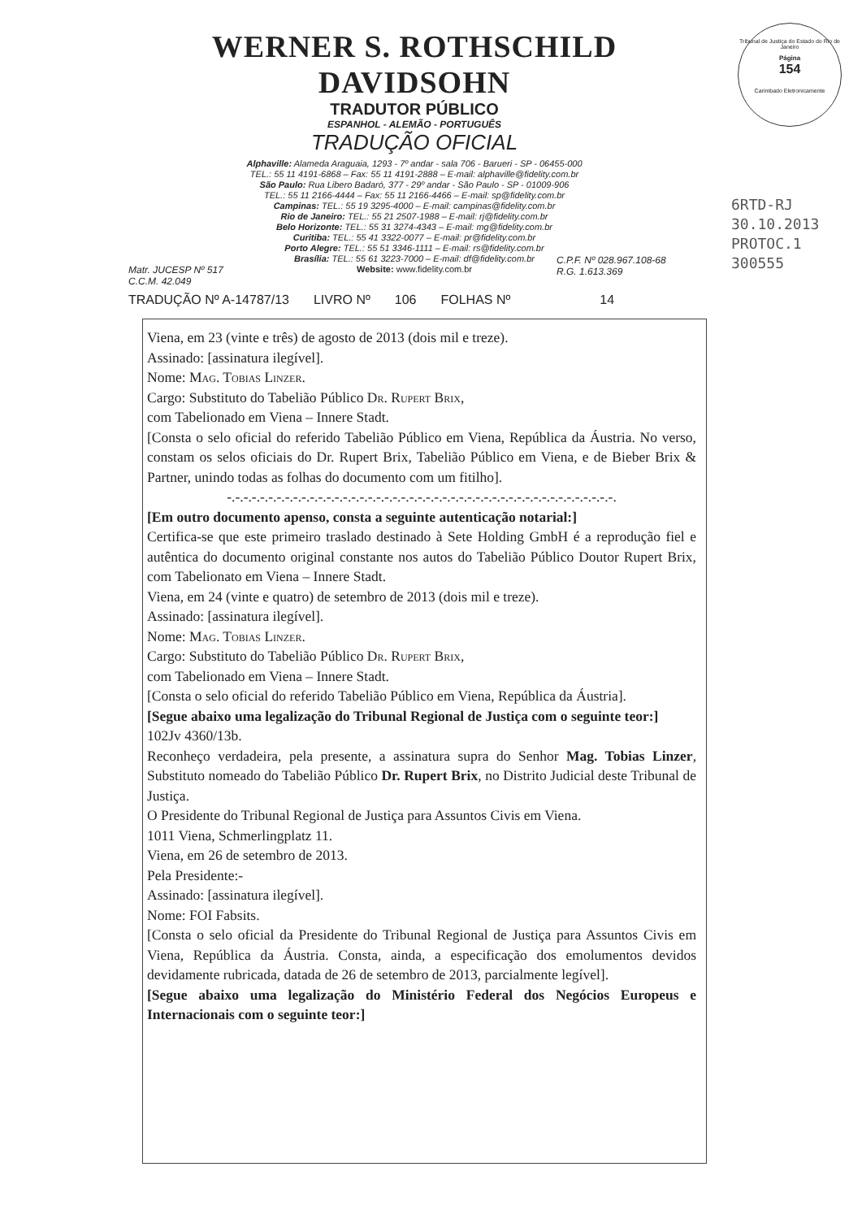WERNER S. ROTHSCHILD DAVIDSOHN
TRADUTOR PÚBLICO
ESPANHOL - ALEMÃO - PORTUGUÊS
TRADUÇÃO OFICIAL
Alphaville: Alameda Araguaia, 1293 - 7º andar - sala 706 - Barueri - SP - 06455-000
TEL.: 55 11 4191-6868 – Fax: 55 11 4191-2888 – E-mail: alphaville@fidelity.com.br
São Paulo: Rua Libero Badaró, 377 - 29º andar - São Paulo - SP - 01009-906
TEL.: 55 11 2166-4444 – Fax: 55 11 2166-4466 – E-mail: sp@fidelity.com.br
Campinas: TEL.: 55 19 3295-4000 – E-mail: campinas@fidelity.com.br
Rio de Janeiro: TEL.: 55 21 2507-1988 – E-mail: rj@fidelity.com.br
Belo Horizonte: TEL.: 55 31 3274-4343 – E-mail: mg@fidelity.com.br
Curitiba: TEL.: 55 41 3322-0077 – E-mail: pr@fidelity.com.br
Porto Alegre: TEL.: 55 51 3346-1111 – E-mail: rs@fidelity.com.br
Brasília: TEL.: 55 61 3223-7000 – E-mail: df@fidelity.com.br
Website: www.fidelity.com.br
Tribunal de Justiça do Estado do Rio de Janeiro
Página
154
Carimbado Eletronicamente
6RTD-RJ 30.10.2013
PROTOC.1 300555
Matr. JUCESP Nº 517
C.C.M. 42.049
C.P.F. Nº 028.967.108-68
R.G. 1.613.369
TRADUÇÃO Nº A-14787/13 LIVRO Nº 106 FOLHAS Nº 14
Viena, em 23 (vinte e três) de agosto de 2013 (dois mil e treze).
Assinado: [assinatura ilegível].
Nome: Mag. Tobias Linzer.
Cargo: Substituto do Tabelião Público Dr. Rupert Brix,
com Tabelionado em Viena – Innere Stadt.
[Consta o selo oficial do referido Tabelião Público em Viena, República da Áustria. No verso, constam os selos oficiais do Dr. Rupert Brix, Tabelião Público em Viena, e de Bieber Brix & Partner, unindo todas as folhas do documento com um fitilho].
-.-.-.-.-.-.-.-.-.-.-.-.-.-.-.-.-.-.-.-.-.-.-.-.-.-.-.-.-.-.-.-.-.-.-.-.-.-.-.-.-.-.-.-.-.-.-.
[Em outro documento apenso, consta a seguinte autenticação notarial:]
Certifica-se que este primeiro traslado destinado à Sete Holding GmbH é a reprodução fiel e autêntica do documento original constante nos autos do Tabelião Público Doutor Rupert Brix, com Tabelionato em Viena – Innere Stadt.
Viena, em 24 (vinte e quatro) de setembro de 2013 (dois mil e treze).
Assinado: [assinatura ilegível].
Nome: Mag. Tobias Linzer.
Cargo: Substituto do Tabelião Público Dr. Rupert Brix,
com Tabelionado em Viena – Innere Stadt.
[Consta o selo oficial do referido Tabelião Público em Viena, República da Áustria].
[Segue abaixo uma legalização do Tribunal Regional de Justiça com o seguinte teor:]
102Jv 4360/13b.
Reconheço verdadeira, pela presente, a assinatura supra do Senhor Mag. Tobias Linzer, Substituto nomeado do Tabelião Público Dr. Rupert Brix, no Distrito Judicial deste Tribunal de Justiça.
O Presidente do Tribunal Regional de Justiça para Assuntos Civis em Viena.
1011 Viena, Schmerlingplatz 11.
Viena, em 26 de setembro de 2013.
Pela Presidente:-
Assinado: [assinatura ilegível].
Nome: FOI Fabsits.
[Consta o selo oficial da Presidente do Tribunal Regional de Justiça para Assuntos Civis em Viena, República da Áustria. Consta, ainda, a especificação dos emolumentos devidos devidamente rubricada, datada de 26 de setembro de 2013, parcialmente legível].
[Segue abaixo uma legalização do Ministério Federal dos Negócios Europeus e Internacionais com o seguinte teor:]